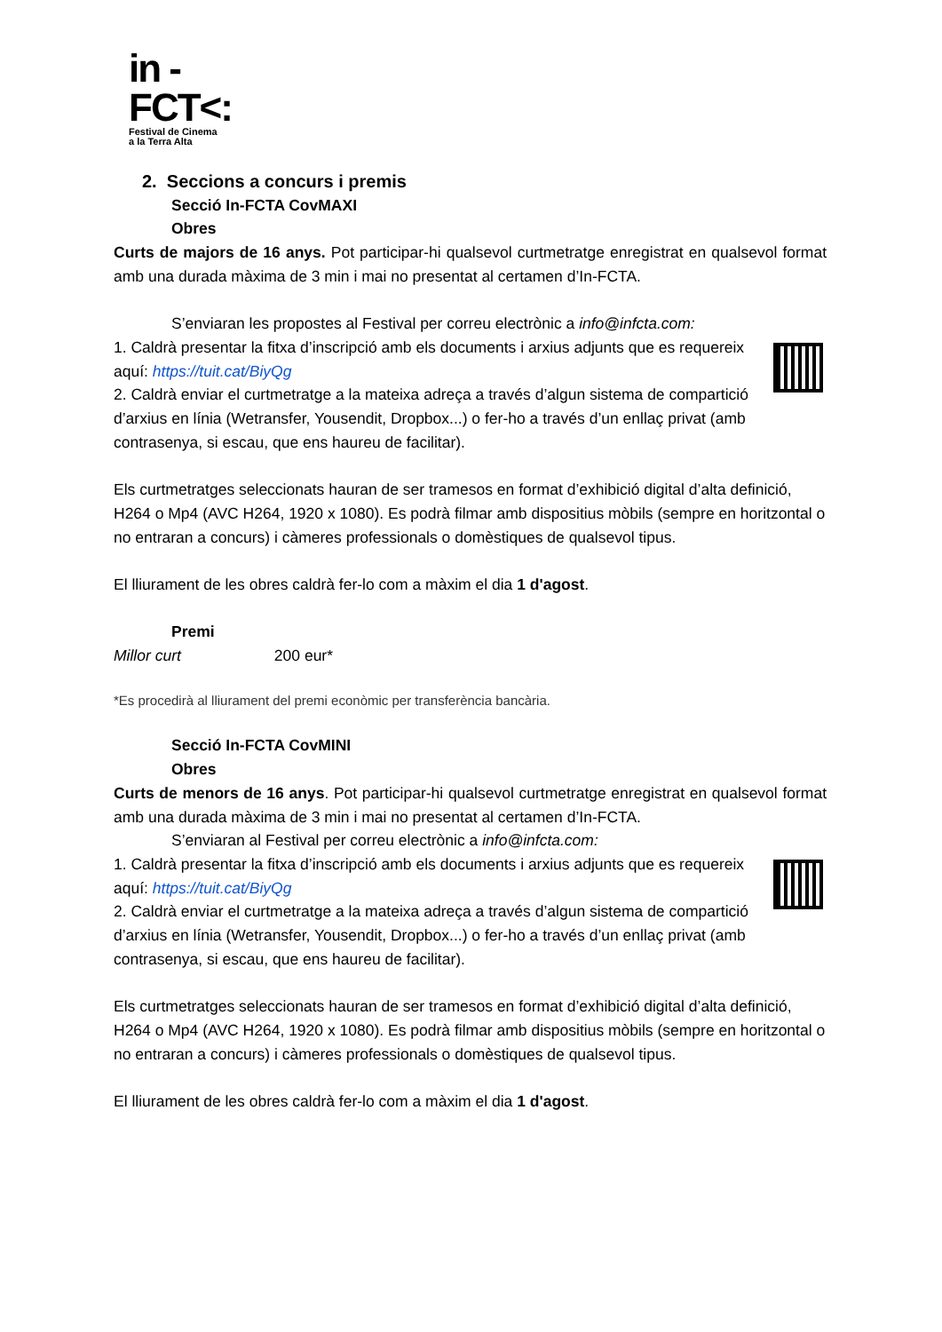in -
FCT<:
Festival de Cinema
a la Terra Alta
2. Seccions a concurs i premis
Secció In-FCTA CovMAXI
Obres
Curts de majors de 16 anys. Pot participar-hi qualsevol curtmetratge enregistrat en qualsevol format amb una durada màxima de 3 min i mai no presentat al certamen d’In-FCTA.
S’enviaran les propostes al Festival per correu electrònic a info@infcta.com:
1. Caldrà presentar la fitxa d’inscripció amb els documents i arxius adjunts que es requereix aquí: https://tuit.cat/BiyQg
2. Caldrà enviar el curtmetratge a la mateixa adreça a través d’algun sistema de compartició d’arxius en línia (Wetransfer, Yousendit, Dropbox...) o fer-ho a través d’un enllaç privat (amb contrasenya, si escau, que ens haureu de facilitar).
Els curtmetratges seleccionats hauran de ser tramesos en format d’exhibició digital d’alta definició, H264 o Mp4 (AVC H264, 1920 x 1080). Es podrà filmar amb dispositius mòbils (sempre en horitzontal o no entraran a concurs) i càmeres professionals o domèstiques de qualsevol tipus.
El lliurament de les obres caldrà fer-lo com a màxim el dia 1 d'agost.
Premi
Millor curt 200 eur*
*Es procedirà al lliurament del premi econòmic per transferència bancària.
Secció In-FCTA CovMINI
Obres
Curts de menors de 16 anys. Pot participar-hi qualsevol curtmetratge enregistrat en qualsevol format amb una durada màxima de 3 min i mai no presentat al certamen d’In-FCTA.
S’enviaran al Festival per correu electrònic a info@infcta.com:
1. Caldrà presentar la fitxa d’inscripció amb els documents i arxius adjunts que es requereix aquí: https://tuit.cat/BiyQg
2. Caldrà enviar el curtmetratge a la mateixa adreça a través d’algun sistema de compartició d’arxius en línia (Wetransfer, Yousendit, Dropbox...) o fer-ho a través d’un enllaç privat (amb contrasenya, si escau, que ens haureu de facilitar).
Els curtmetratges seleccionats hauran de ser tramesos en format d’exhibició digital d’alta definició, H264 o Mp4 (AVC H264, 1920 x 1080). Es podrà filmar amb dispositius mòbils (sempre en horitzontal o no entraran a concurs) i càmeres professionals o domèstiques de qualsevol tipus.
El lliurament de les obres caldrà fer-lo com a màxim el dia 1 d'agost.